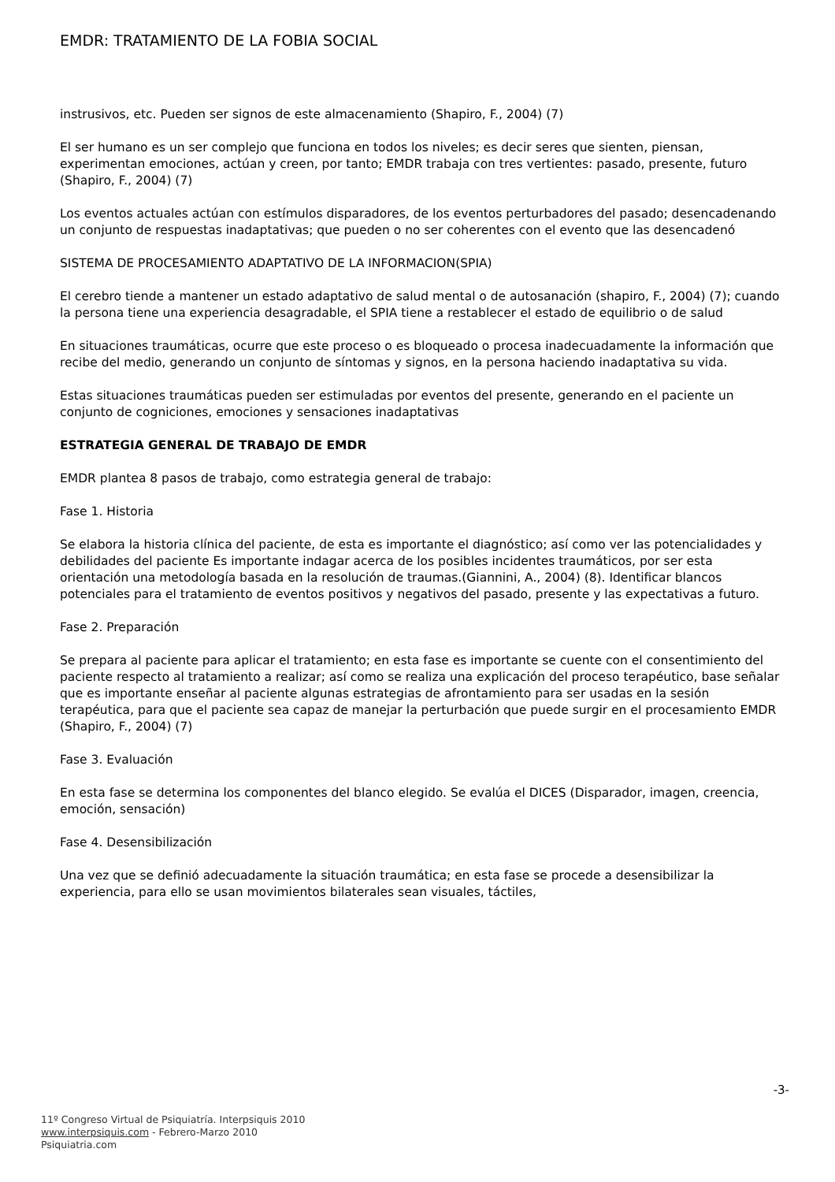EMDR: TRATAMIENTO DE LA FOBIA SOCIAL
instrusivos, etc. Pueden ser signos de este almacenamiento (Shapiro, F., 2004) (7)
El ser humano es un ser complejo que funciona en todos los niveles; es decir seres que sienten, piensan, experimentan emociones, actúan y creen, por tanto; EMDR trabaja con tres vertientes: pasado, presente, futuro (Shapiro, F., 2004) (7)
Los eventos actuales actúan con estímulos disparadores, de los eventos perturbadores del pasado; desencadenando un conjunto de respuestas inadaptativas; que pueden o no ser coherentes con el evento que las desencadenó
SISTEMA DE PROCESAMIENTO ADAPTATIVO DE LA INFORMACION(SPIA)
El cerebro tiende a mantener un estado adaptativo de salud mental o de autosanación (shapiro, F., 2004) (7); cuando la persona tiene una experiencia desagradable, el SPIA tiene a restablecer el estado de equilibrio o de salud
En situaciones traumáticas, ocurre que este proceso o es bloqueado o procesa inadecuadamente la información que recibe del medio, generando un conjunto de síntomas y signos, en la persona haciendo inadaptativa su vida.
Estas situaciones traumáticas pueden ser estimuladas por eventos del presente, generando en el paciente un conjunto de cogniciones, emociones y sensaciones inadaptativas
ESTRATEGIA GENERAL DE TRABAJO DE EMDR
EMDR plantea 8 pasos de trabajo, como estrategia general de trabajo:
Fase 1. Historia
Se elabora la historia clínica del paciente, de esta es importante el diagnóstico; así como ver las potencialidades y debilidades del paciente Es importante indagar acerca de los posibles incidentes traumáticos, por ser esta orientación una metodología basada en la resolución de traumas.(Giannini, A., 2004) (8). Identificar blancos potenciales para el tratamiento de eventos positivos y negativos del pasado, presente y las expectativas a futuro.
Fase 2. Preparación
Se prepara al paciente para aplicar el tratamiento; en esta fase es importante se cuente con el consentimiento del paciente respecto al tratamiento a realizar; así como se realiza una explicación del proceso terapéutico, base señalar que es importante enseñar al paciente algunas estrategias de afrontamiento para ser usadas en la sesión terapéutica, para que el paciente sea capaz de manejar la perturbación que puede surgir en el procesamiento EMDR (Shapiro, F., 2004) (7)
Fase 3. Evaluación
En esta fase se determina los componentes del blanco elegido. Se evalúa el DICES (Disparador, imagen, creencia, emoción, sensación)
Fase 4. Desensibilización
Una vez que se definió adecuadamente la situación traumática; en esta fase se procede a desensibilizar la experiencia, para ello se usan movimientos bilaterales sean visuales, táctiles,
-3-
11º Congreso Virtual de Psiquiatría. Interpsiquis 2010
www.interpsiquis.com - Febrero-Marzo 2010
Psiquiatria.com